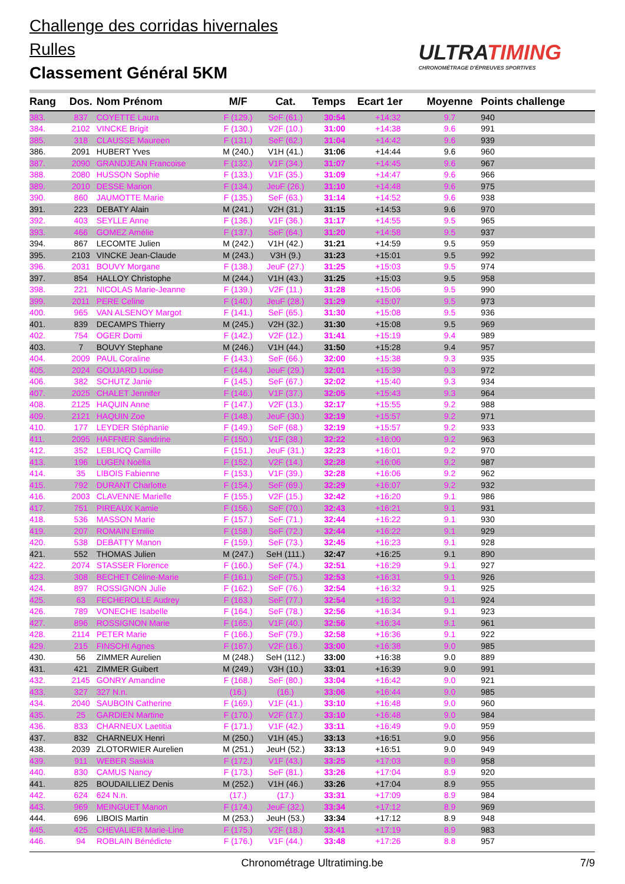Challenge des corridas hivernales
Rulles
Classement Général 5KM
ULTRATIMING
CHRONOMÉTRAGE D'ÉPREUVES SPORTIVES
| Rang | Dos. | Nom Prénom | M/F | Cat. | Temps | Ecart 1er | Moyenne | Points challenge |
| --- | --- | --- | --- | --- | --- | --- | --- | --- |
| 383. | 837 | COYETTE Laura | F (129.) | SeF (61.) | 30:54 | +14:32 | 9.7 | 940 |
| 384. | 2102 | VINCKE Brigit | F (130.) | V2F (10.) | 31:00 | +14:38 | 9.6 | 991 |
| 385. | 318 | CLAUSSE Maureen | F (131.) | SeF (62.) | 31:04 | +14:42 | 9.6 | 939 |
| 386. | 2091 | HUBERT Yves | M (240.) | V1H (41.) | 31:06 | +14:44 | 9.6 | 960 |
| 387. | 2090 | GRANDJEAN Francoise | F (132.) | V1F (34.) | 31:07 | +14:45 | 9.6 | 967 |
| 388. | 2080 | HUSSON Sophie | F (133.) | V1F (35.) | 31:09 | +14:47 | 9.6 | 966 |
| 389. | 2010 | DESSE Marion | F (134.) | JeuF (26.) | 31:10 | +14:48 | 9.6 | 975 |
| 390. | 860 | JAUMOTTE Marie | F (135.) | SeF (63.) | 31:14 | +14:52 | 9.6 | 938 |
| 391. | 223 | DEBATY Alain | M (241.) | V2H (31.) | 31:15 | +14:53 | 9.6 | 970 |
| 392. | 403 | SEYLLE Anne | F (136.) | V1F (36.) | 31:17 | +14:55 | 9.5 | 965 |
| 393. | 466 | GOMEZ Amélie | F (137.) | SeF (64.) | 31:20 | +14:58 | 9.5 | 937 |
| 394. | 867 | LECOMTE Julien | M (242.) | V1H (42.) | 31:21 | +14:59 | 9.5 | 959 |
| 395. | 2103 | VINCKE Jean-Claude | M (243.) | V3H (9.) | 31:23 | +15:01 | 9.5 | 992 |
| 396. | 2031 | BOUVY Morgane | F (138.) | JeuF (27.) | 31:25 | +15:03 | 9.5 | 974 |
| 397. | 854 | HALLOY Christophe | M (244.) | V1H (43.) | 31:25 | +15:03 | 9.5 | 958 |
| 398. | 221 | NICOLAS Marie-Jeanne | F (139.) | V2F (11.) | 31:28 | +15:06 | 9.5 | 990 |
| 399. | 2011 | PERE Celine | F (140.) | JeuF (28.) | 31:29 | +15:07 | 9.5 | 973 |
| 400. | 965 | VAN ALSENOY Margot | F (141.) | SeF (65.) | 31:30 | +15:08 | 9.5 | 936 |
| 401. | 839 | DECAMPS Thierry | M (245.) | V2H (32.) | 31:30 | +15:08 | 9.5 | 969 |
| 402. | 754 | OGER Domi | F (142.) | V2F (12.) | 31:41 | +15:19 | 9.4 | 989 |
| 403. | 7 | BOUVY Stephane | M (246.) | V1H (44.) | 31:50 | +15:28 | 9.4 | 957 |
| 404. | 2009 | PAUL Coraline | F (143.) | SeF (66.) | 32:00 | +15:38 | 9.3 | 935 |
| 405. | 2024 | GOUJARD Louise | F (144.) | JeuF (29.) | 32:01 | +15:39 | 9.3 | 972 |
| 406. | 382 | SCHUTZ Janie | F (145.) | SeF (67.) | 32:02 | +15:40 | 9.3 | 934 |
| 407. | 2025 | CHALET Jennifer | F (146.) | V1F (37.) | 32:05 | +15:43 | 9.3 | 964 |
| 408. | 2125 | HAQUIN Anne | F (147.) | V2F (13.) | 32:17 | +15:55 | 9.2 | 988 |
| 409. | 2121 | HAQUIN Zoe | F (148.) | JeuF (30.) | 32:19 | +15:57 | 9.2 | 971 |
| 410. | 177 | LEYDER Stéphanie | F (149.) | SeF (68.) | 32:19 | +15:57 | 9.2 | 933 |
| 411. | 2095 | HAFFNER Sandrine | F (150.) | V1F (38.) | 32:22 | +16:00 | 9.2 | 963 |
| 412. | 352 | LEBLICQ Camille | F (151.) | JeuF (31.) | 32:23 | +16:01 | 9.2 | 970 |
| 413. | 196 | LUGEN Noëlla | F (152.) | V2F (14.) | 32:28 | +16:06 | 9.2 | 987 |
| 414. | 35 | LIBOIS Fabienne | F (153.) | V1F (39.) | 32:28 | +16:06 | 9.2 | 962 |
| 415. | 792 | DURANT Charlotte | F (154.) | SeF (69.) | 32:29 | +16:07 | 9.2 | 932 |
| 416. | 2003 | CLAVENNE Marielle | F (155.) | V2F (15.) | 32:42 | +16:20 | 9.1 | 986 |
| 417. | 751 | PIREAUX Kamie | F (156.) | SeF (70.) | 32:43 | +16:21 | 9.1 | 931 |
| 418. | 536 | MASSON Marie | F (157.) | SeF (71.) | 32:44 | +16:22 | 9.1 | 930 |
| 419. | 207 | ROMAIN Emilie | F (158.) | SeF (72.) | 32:44 | +16:22 | 9.1 | 929 |
| 420. | 538 | DEBATTY Manon | F (159.) | SeF (73.) | 32:45 | +16:23 | 9.1 | 928 |
| 421. | 552 | THOMAS Julien | M (247.) | SeH (111.) | 32:47 | +16:25 | 9.1 | 890 |
| 422. | 2074 | STASSER Florence | F (160.) | SeF (74.) | 32:51 | +16:29 | 9.1 | 927 |
| 423. | 308 | BECHET Céline-Marie | F (161.) | SeF (75.) | 32:53 | +16:31 | 9.1 | 926 |
| 424. | 897 | ROSSIGNON Julie | F (162.) | SeF (76.) | 32:54 | +16:32 | 9.1 | 925 |
| 425. | 63 | FECHEROLLE Audrey | F (163.) | SeF (77.) | 32:54 | +16:32 | 9.1 | 924 |
| 426. | 789 | VONECHE Isabelle | F (164.) | SeF (78.) | 32:56 | +16:34 | 9.1 | 923 |
| 427. | 896 | ROSSIGNON Marie | F (165.) | V1F (40.) | 32:56 | +16:34 | 9.1 | 961 |
| 428. | 2114 | PETER Marie | F (166.) | SeF (79.) | 32:58 | +16:36 | 9.1 | 922 |
| 429. | 215 | FINSCHI Agnes | F (167.) | V2F (16.) | 33:00 | +16:38 | 9.0 | 985 |
| 430. | 56 | ZIMMER Aurelien | M (248.) | SeH (112.) | 33:00 | +16:38 | 9.0 | 889 |
| 431. | 421 | ZIMMER Guibert | M (249.) | V3H (10.) | 33:01 | +16:39 | 9.0 | 991 |
| 432. | 2145 | GONRY Amandine | F (168.) | SeF (80.) | 33:04 | +16:42 | 9.0 | 921 |
| 433. | 327 | 327 N.n. | (16.) | (16.) | 33:06 | +16:44 | 9.0 | 985 |
| 434. | 2040 | SAUBOIN Catherine | F (169.) | V1F (41.) | 33:10 | +16:48 | 9.0 | 960 |
| 435. | 25 | GARDIEN Martine | F (170.) | V2F (17.) | 33:10 | +16:48 | 9.0 | 984 |
| 436. | 833 | CHARNEUX Laetitia | F (171.) | V1F (42.) | 33:11 | +16:49 | 9.0 | 959 |
| 437. | 832 | CHARNEUX Henri | M (250.) | V1H (45.) | 33:13 | +16:51 | 9.0 | 956 |
| 438. | 2039 | ZLOTORWIER Aurelien | M (251.) | JeuH (52.) | 33:13 | +16:51 | 9.0 | 949 |
| 439. | 911 | WEBER Saskia | F (172.) | V1F (43.) | 33:25 | +17:03 | 8.9 | 958 |
| 440. | 830 | CAMUS Nancy | F (173.) | SeF (81.) | 33:26 | +17:04 | 8.9 | 920 |
| 441. | 825 | BOUDAILLIEZ Denis | M (252.) | V1H (46.) | 33:26 | +17:04 | 8.9 | 955 |
| 442. | 624 | 624 N.n. | (17.) | (17.) | 33:31 | +17:09 | 8.9 | 984 |
| 443. | 969 | MEINGUET Manon | F (174.) | JeuF (32.) | 33:34 | +17:12 | 8.9 | 969 |
| 444. | 696 | LIBOIS Martin | M (253.) | JeuH (53.) | 33:34 | +17:12 | 8.9 | 948 |
| 445. | 425 | CHEVALIER Marie-Line | F (175.) | V2F (18.) | 33:41 | +17:19 | 8.9 | 983 |
| 446. | 94 | ROBLAIN Bénédicte | F (176.) | V1F (44.) | 33:48 | +17:26 | 8.8 | 957 |
Chronométrage Ultratiming.be 7/9